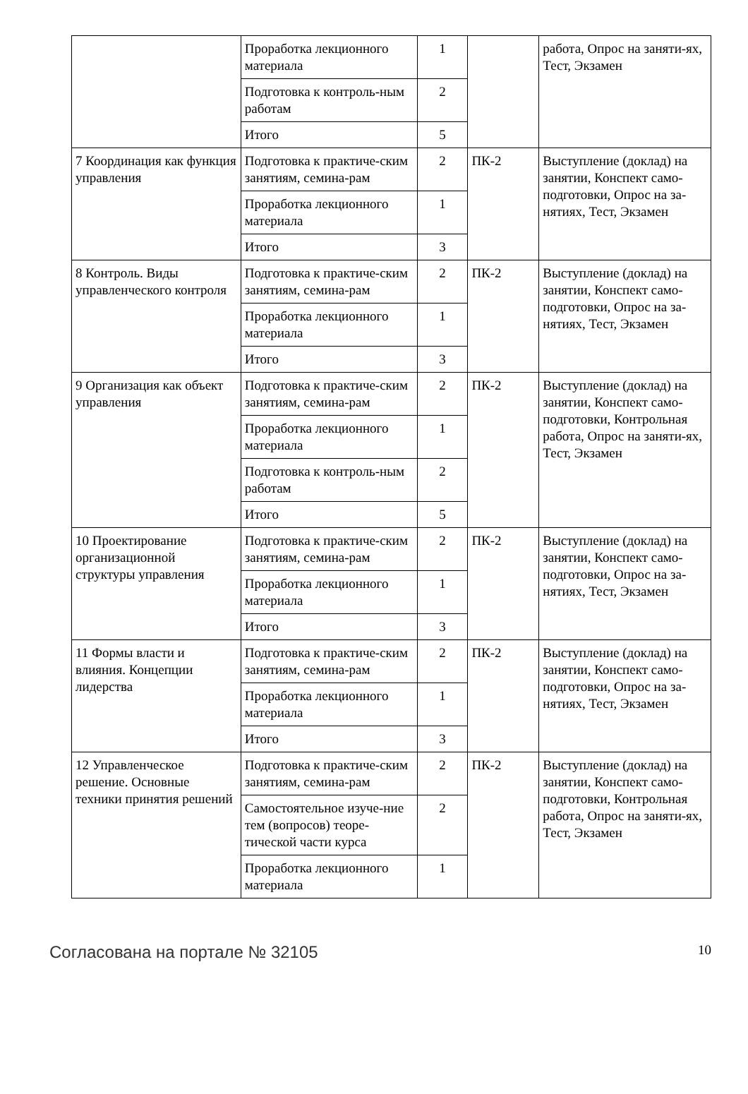| | Проработка лекционного материала | 1 | | работа, Опрос на заняти-ях, Тест, Экзамен |
| | Подготовка к контроль-ным работам | 2 | | |
| | Итого | 5 | | |
| 7 Координация как функция управления | Подготовка к практиче-ским занятиям, семина-рам | 2 | ПК-2 | Выступление (доклад) на занятии, Конспект само-подготовки, Опрос на за-нятиях, Тест, Экзамен |
| | Проработка лекционного материала | 1 | | |
| | Итого | 3 | | |
| 8 Контроль. Виды управленческого контроля | Подготовка к практиче-ским занятиям, семина-рам | 2 | ПК-2 | Выступление (доклад) на занятии, Конспект само-подготовки, Опрос на за-нятиях, Тест, Экзамен |
| | Проработка лекционного материала | 1 | | |
| | Итого | 3 | | |
| 9 Организация как объект управления | Подготовка к практиче-ским занятиям, семина-рам | 2 | ПК-2 | Выступление (доклад) на занятии, Конспект само-подготовки, Контрольная работа, Опрос на заняти-ях, Тест, Экзамен |
| | Проработка лекционного материала | 1 | | |
| | Подготовка к контроль-ным работам | 2 | | |
| | Итого | 5 | | |
| 10 Проектирование организационной структуры управления | Подготовка к практиче-ским занятиям, семина-рам | 2 | ПК-2 | Выступление (доклад) на занятии, Конспект само-подготовки, Опрос на за-нятиях, Тест, Экзамен |
| | Проработка лекционного материала | 1 | | |
| | Итого | 3 | | |
| 11 Формы власти и влияния. Концепции лидерства | Подготовка к практиче-ским занятиям, семина-рам | 2 | ПК-2 | Выступление (доклад) на занятии, Конспект само-подготовки, Опрос на за-нятиях, Тест, Экзамен |
| | Проработка лекционного материала | 1 | | |
| | Итого | 3 | | |
| 12 Управленческое решение. Основные техники принятия решений | Подготовка к практиче-ским занятиям, семина-рам | 2 | ПК-2 | Выступление (доклад) на занятии, Конспект само-подготовки, Контрольная работа, Опрос на заняти-ях, Тест, Экзамен |
| | Самостоятельное изуче-ние тем (вопросов) теоре-тической части курса | 2 | | |
| | Проработка лекционного материала | 1 | | |
Согласована на портале № 32105 10